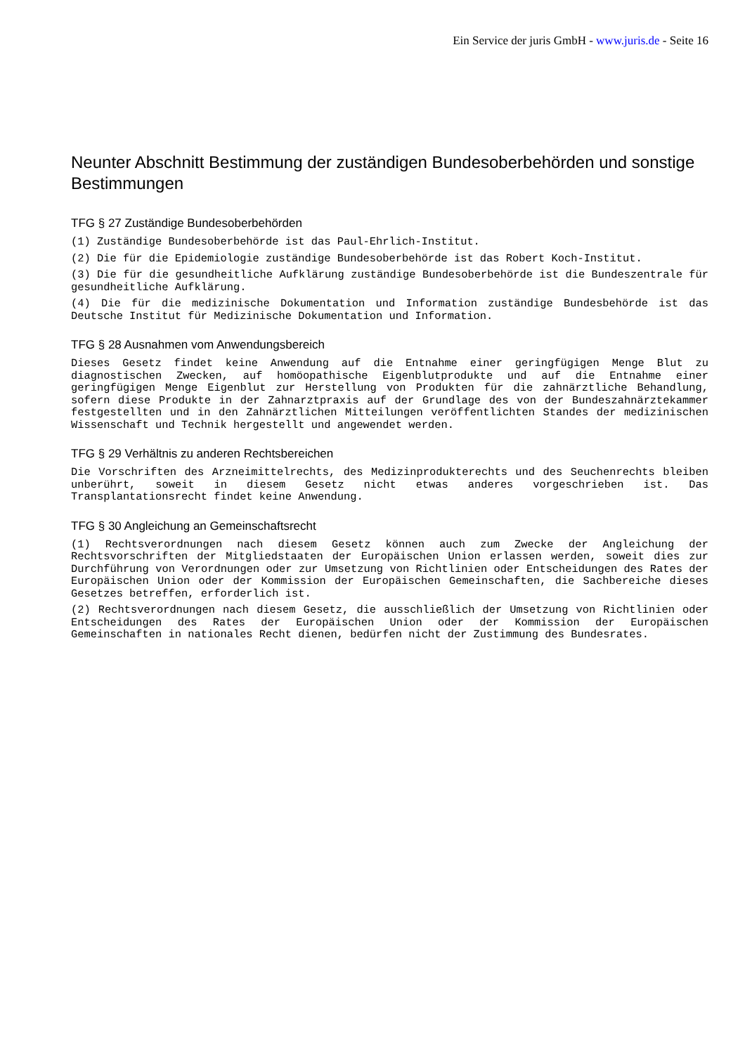Ein Service der juris GmbH - www.juris.de - Seite 16
Neunter Abschnitt Bestimmung der zuständigen Bundesoberbehörden und sonstige Bestimmungen
TFG § 27 Zuständige Bundesoberbehörden
(1) Zuständige Bundesoberbehörde ist das Paul-Ehrlich-Institut.
(2) Die für die Epidemiologie zuständige Bundesoberbehörde ist das Robert Koch-Institut.
(3) Die für die gesundheitliche Aufklärung zuständige Bundesoberbehörde ist die Bundeszentrale für gesundheitliche Aufklärung.
(4) Die für die medizinische Dokumentation und Information zuständige Bundesbehörde ist das Deutsche Institut für Medizinische Dokumentation und Information.
TFG § 28 Ausnahmen vom Anwendungsbereich
Dieses Gesetz findet keine Anwendung auf die Entnahme einer geringfügigen Menge Blut zu diagnostischen Zwecken, auf homöopathische Eigenblutprodukte und auf die Entnahme einer geringfügigen Menge Eigenblut zur Herstellung von Produkten für die zahnärztliche Behandlung, sofern diese Produkte in der Zahnarztpraxis auf der Grundlage des von der Bundeszahnärztekammer festgestellten und in den Zahnärztlichen Mitteilungen veröffentlichten Standes der medizinischen Wissenschaft und Technik hergestellt und angewendet werden.
TFG § 29 Verhältnis zu anderen Rechtsbereichen
Die Vorschriften des Arzneimittelrechts, des Medizinprodukterechts und des Seuchenrechts bleiben unberührt, soweit in diesem Gesetz nicht etwas anderes vorgeschrieben ist. Das Transplantationsrecht findet keine Anwendung.
TFG § 30 Angleichung an Gemeinschaftsrecht
(1) Rechtsverordnungen nach diesem Gesetz können auch zum Zwecke der Angleichung der Rechtsvorschriften der Mitgliedstaaten der Europäischen Union erlassen werden, soweit dies zur Durchführung von Verordnungen oder zur Umsetzung von Richtlinien oder Entscheidungen des Rates der Europäischen Union oder der Kommission der Europäischen Gemeinschaften, die Sachbereiche dieses Gesetzes betreffen, erforderlich ist.
(2) Rechtsverordnungen nach diesem Gesetz, die ausschließlich der Umsetzung von Richtlinien oder Entscheidungen des Rates der Europäischen Union oder der Kommission der Europäischen Gemeinschaften in nationales Recht dienen, bedürfen nicht der Zustimmung des Bundesrates.